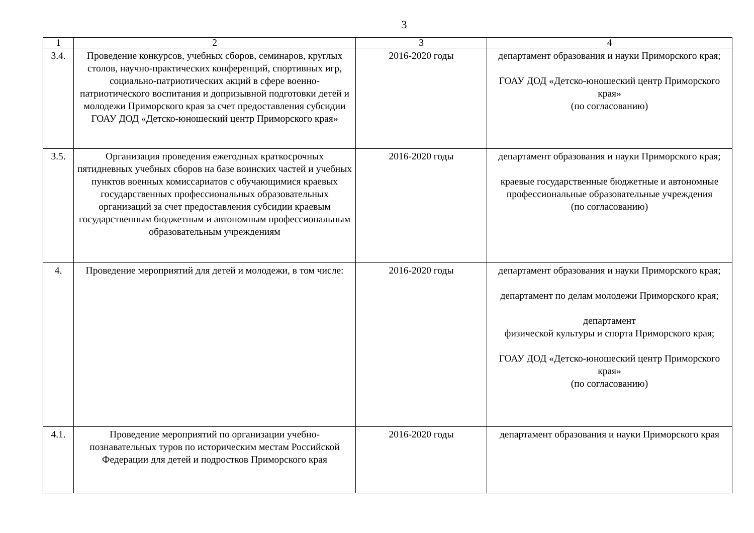3
| 1 | 2 | 3 | 4 |
| --- | --- | --- | --- |
| 3.4. | Проведение конкурсов, учебных сборов, семинаров, круглых столов, научно-практических конференций, спортивных игр, социально-патриотических акций в сфере военно-патриотического воспитания и допризывной подготовки детей и молодежи Приморского края за счет предоставления субсидии ГОАУ ДОД «Детско-юношеский центр Приморского края» | 2016-2020 годы | департамент образования и науки Приморского края; ГОАУ ДОД «Детско-юношеский центр Приморского края» (по согласованию) |
| 3.5. | Организация проведения ежегодных краткосрочных пятидневных учебных сборов на базе воинских частей и учебных пунктов военных комиссариатов с обучающимися краевых государственных профессиональных образовательных организаций за счет предоставления субсидии краевым государственным бюджетным и автономным профессиональным образовательным учреждениям | 2016-2020 годы | департамент образования и науки Приморского края; краевые государственные бюджетные и автономные профессиональные образовательные учреждения (по согласованию) |
| 4. | Проведение мероприятий для детей и молодежи, в том числе: | 2016-2020 годы | департамент образования и науки Приморского края; департамент по делам молодежи Приморского края; департамент физической культуры и спорта Приморского края; ГОАУ ДОД «Детско-юношеский центр Приморского края» (по согласованию) |
| 4.1. | Проведение мероприятий по организации учебно-познавательных туров по историческим местам Российской Федерации для детей и подростков Приморского края | 2016-2020 годы | департамент образования и науки Приморского края |